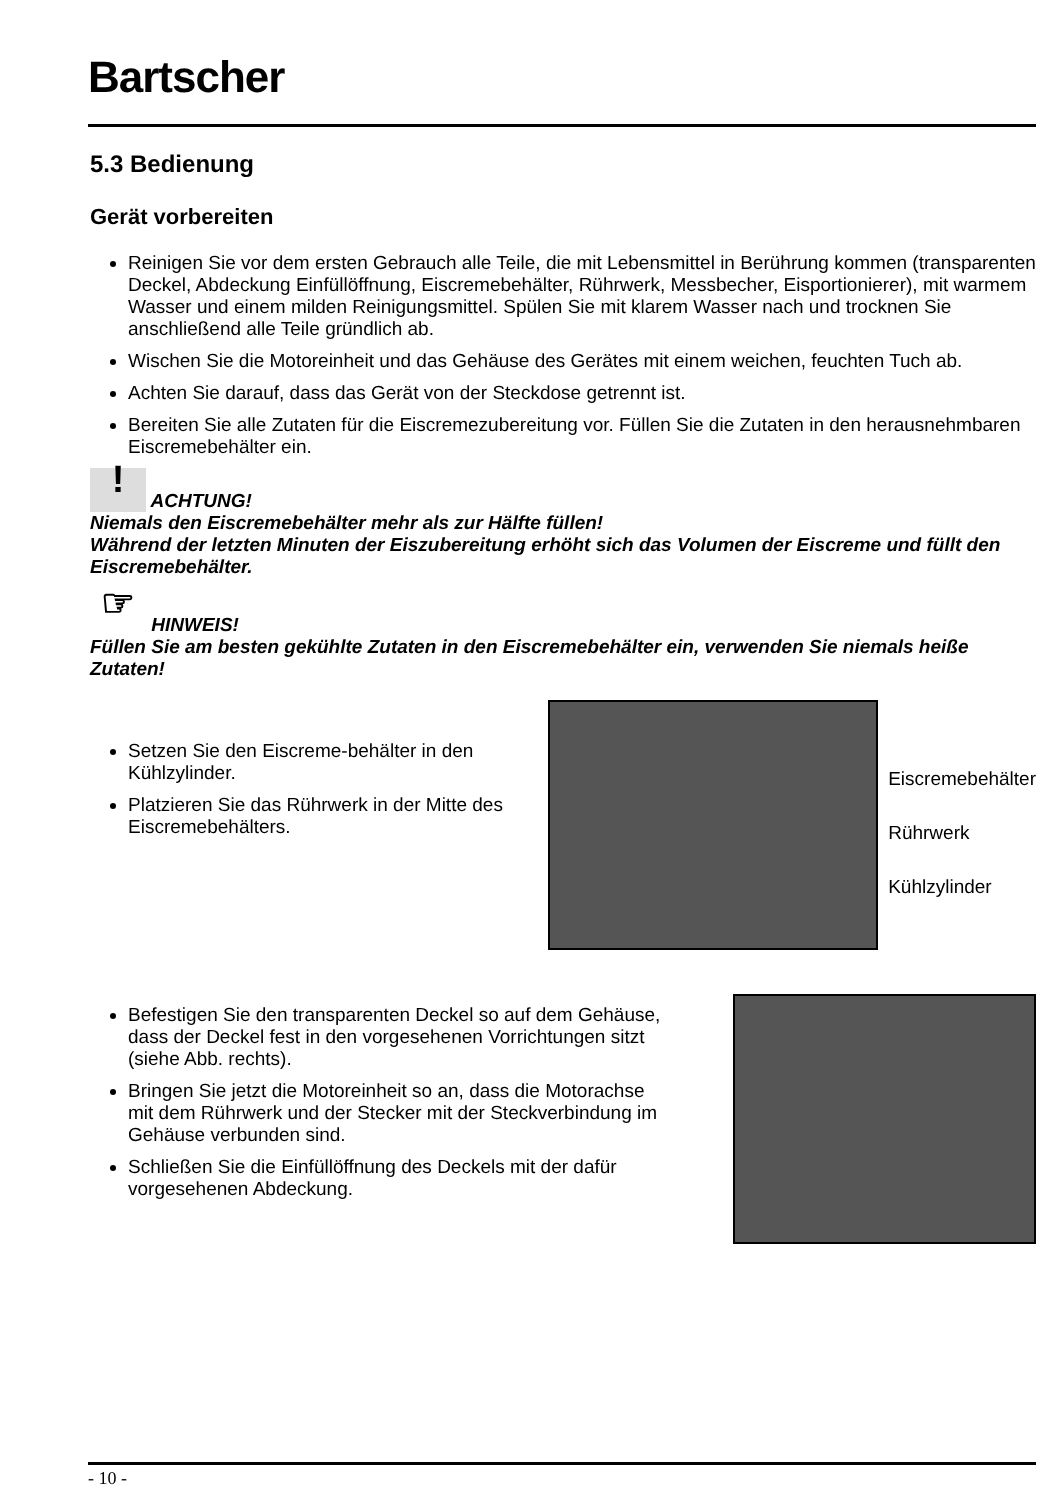Bartscher
5.3 Bedienung
Gerät vorbereiten
Reinigen Sie vor dem ersten Gebrauch alle Teile, die mit Lebensmittel in Berührung kommen (transparenten Deckel, Abdeckung Einfüllöffnung, Eiscremebehälter, Rührwerk, Messbecher, Eisportionierer), mit warmem Wasser und einem milden Reinigungsmittel. Spülen Sie mit klarem Wasser nach und trocknen Sie anschließend alle Teile gründlich ab.
Wischen Sie die Motoreinheit und das Gehäuse des Gerätes mit einem weichen, feuchten Tuch ab.
Achten Sie darauf, dass das Gerät von der Steckdose getrennt ist.
Bereiten Sie alle Zutaten für die Eiscremezubereitung vor. Füllen Sie die Zutaten in den herausnehmbaren Eiscremebehälter ein.
! ACHTUNG!
Niemals den Eiscremebehälter mehr als zur Hälfte füllen!
Während der letzten Minuten der Eiszubereitung erhöht sich das Volumen der Eiscreme und füllt den Eiscremebehälter.
☞ HINWEIS!
Füllen Sie am besten gekühlte Zutaten in den Eiscremebehälter ein, verwenden Sie niemals heiße Zutaten!
Setzen Sie den Eiscreme-behälter in den Kühlzylinder.
Platzieren Sie das Rührwerk in der Mitte des Eiscremebehälters.
Eiscremebehälter
Rührwerk
Kühlzylinder
Befestigen Sie den transparenten Deckel so auf dem Gehäuse, dass der Deckel fest in den vorgesehenen Vorrichtungen sitzt (siehe Abb. rechts).
Bringen Sie jetzt die Motoreinheit so an, dass die Motorachse mit dem Rührwerk und der Stecker mit der Steckverbindung im Gehäuse verbunden sind.
Schließen Sie die Einfüllöffnung des Deckels mit der dafür vorgesehenen Abdeckung.
- 10 -